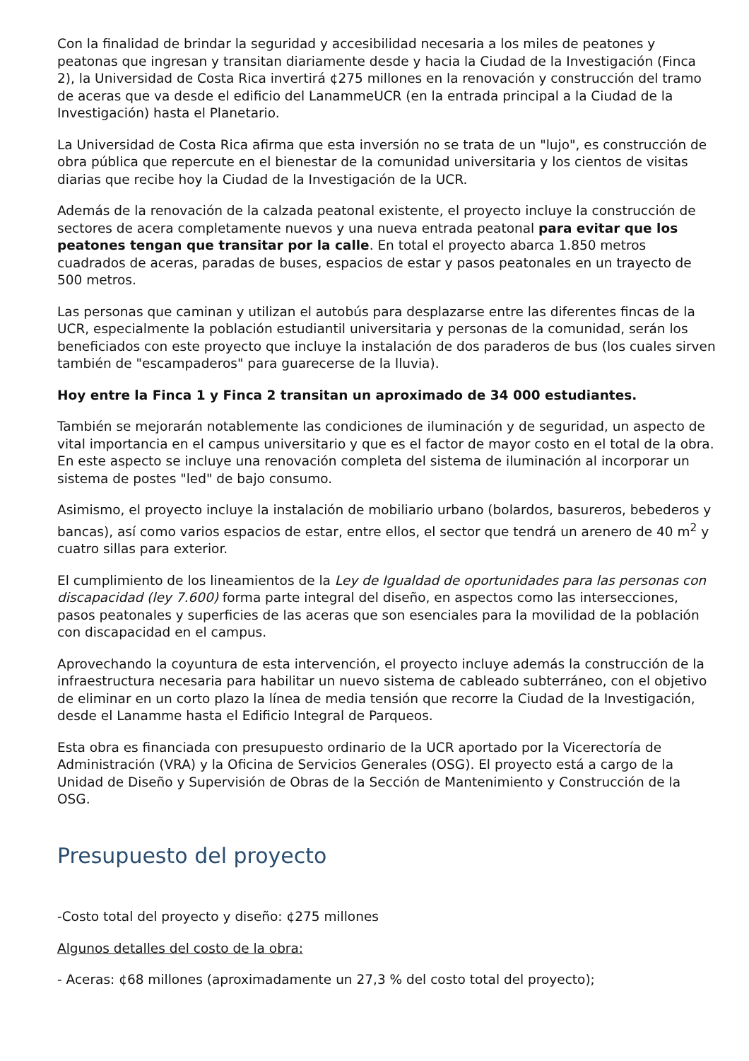Con la finalidad de brindar la seguridad y accesibilidad necesaria a los miles de peatones y peatonas que ingresan y transitan diariamente desde y hacia la Ciudad de la Investigación (Finca 2), la Universidad de Costa Rica invertirá ¢275 millones en la renovación y construcción del tramo de aceras que va desde el edificio del LanammeUCR (en la entrada principal a la Ciudad de la Investigación) hasta el Planetario.
La Universidad de Costa Rica afirma que esta inversión no se trata de un "lujo", es construcción de obra pública que repercute en el bienestar de la comunidad universitaria y los cientos de visitas diarias que recibe hoy la Ciudad de la Investigación de la UCR.
Además de la renovación de la calzada peatonal existente, el proyecto incluye la construcción de sectores de acera completamente nuevos y una nueva entrada peatonal para evitar que los peatones tengan que transitar por la calle. En total el proyecto abarca 1.850 metros cuadrados de aceras, paradas de buses, espacios de estar y pasos peatonales en un trayecto de 500 metros.
Las personas que caminan y utilizan el autobús para desplazarse entre las diferentes fincas de la UCR, especialmente la población estudiantil universitaria y personas de la comunidad, serán los beneficiados con este proyecto que incluye la instalación de dos paraderos de bus (los cuales sirven también de "escampaderos" para guarecerse de la lluvia).
Hoy entre la Finca 1 y Finca 2 transitan un aproximado de 34 000 estudiantes.
También se mejorarán notablemente las condiciones de iluminación y de seguridad, un aspecto de vital importancia en el campus universitario y que es el factor de mayor costo en el total de la obra. En este aspecto se incluye una renovación completa del sistema de iluminación al incorporar un sistema de postes "led" de bajo consumo.
Asimismo, el proyecto incluye la instalación de mobiliario urbano (bolardos, basureros, bebederos y bancas), así como varios espacios de estar, entre ellos, el sector que tendrá un arenero de 40 m<sup>2</sup> y cuatro sillas para exterior.
El cumplimiento de los lineamientos de la Ley de Igualdad de oportunidades para las personas con discapacidad (ley 7.600) forma parte integral del diseño, en aspectos como las intersecciones, pasos peatonales y superficies de las aceras que son esenciales para la movilidad de la población con discapacidad en el campus.
Aprovechando la coyuntura de esta intervención, el proyecto incluye además la construcción de la infraestructura necesaria para habilitar un nuevo sistema de cableado subterráneo, con el objetivo de eliminar en un corto plazo la línea de media tensión que recorre la Ciudad de la Investigación, desde el Lanamme hasta el Edificio Integral de Parqueos.
Esta obra es financiada con presupuesto ordinario de la UCR aportado por la Vicerectoría de Administración (VRA) y la Oficina de Servicios Generales (OSG). El proyecto está a cargo de la Unidad de Diseño y Supervisión de Obras de la Sección de Mantenimiento y Construcción de la OSG.
Presupuesto del proyecto
-Costo total del proyecto y diseño: ¢275 millones
Algunos detalles del costo de la obra:
- Aceras: ¢68 millones (aproximadamente un 27,3 % del costo total del proyecto);